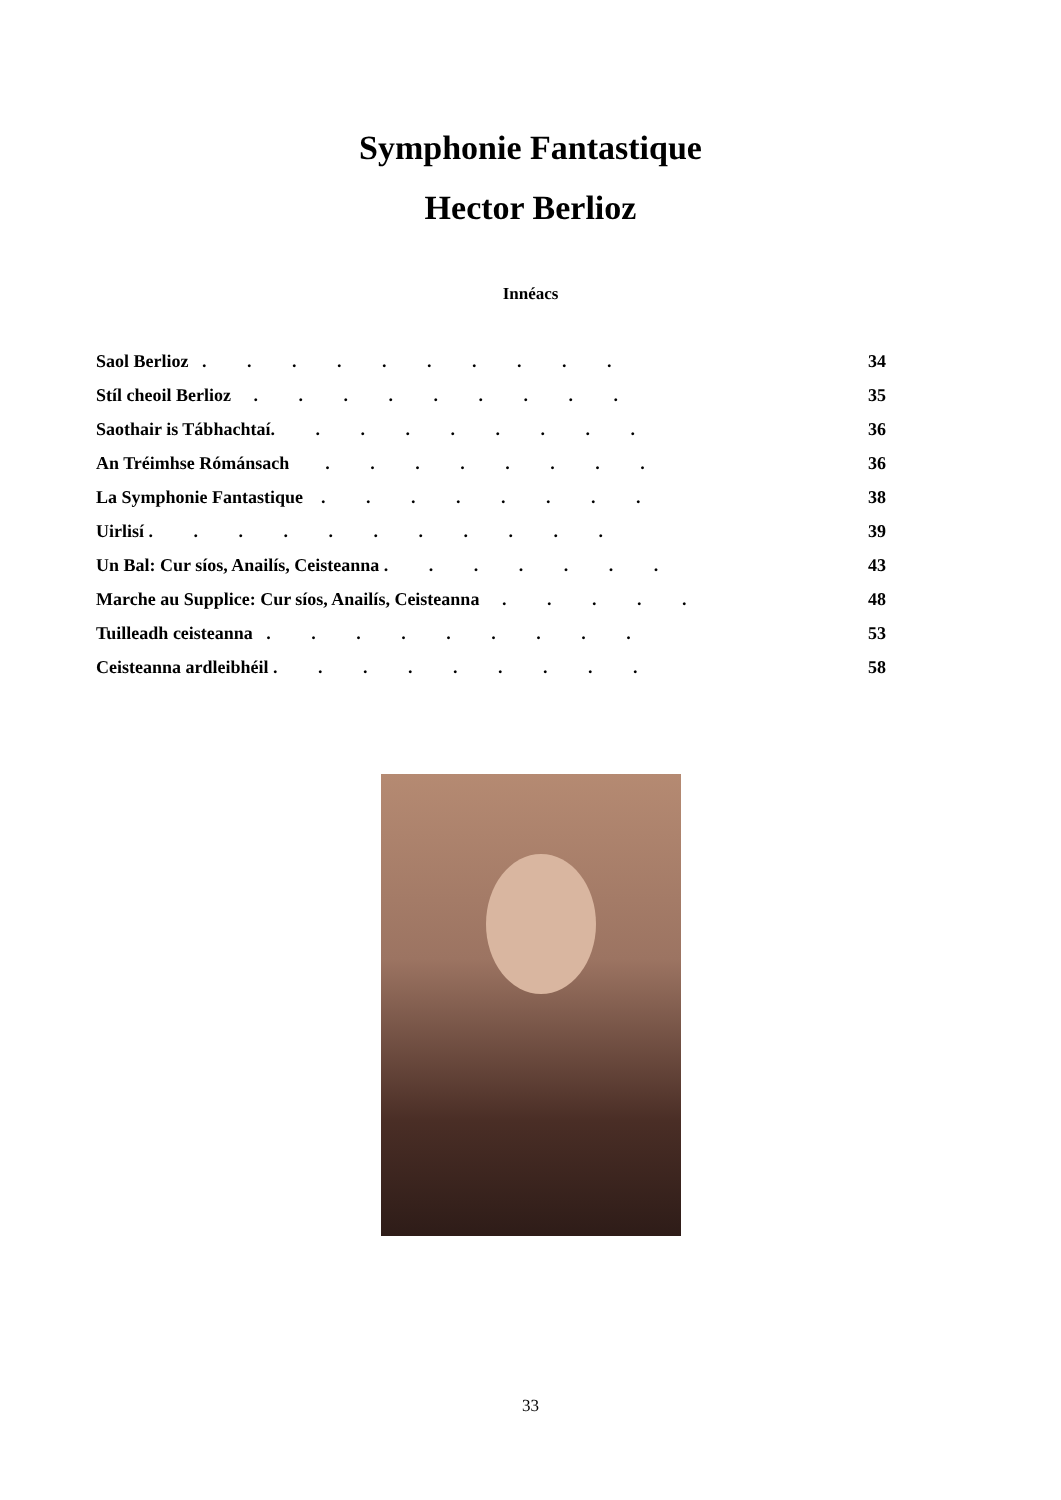Symphonie Fantastique
Hector Berlioz
Innéacs
Saol Berlioz . . . . . . . . . . 34
Stíl cheoil Berlioz . . . . . . . . . 35
Saothair is Tábhachtaí. . . . . . . . . 36
An Tréimhse Rómánsach . . . . . . . . 36
La Symphonie Fantastique . . . . . . . . 38
Uirlisí . . . . . . . . . . . 39
Un Bal: Cur síos, Anailís, Ceisteanna . . . . . . . 43
Marche au Supplice: Cur síos, Anailís, Ceisteanna . . . . . 48
Tuilleadh ceisteanna . . . . . . . . . 53
Ceisteanna ardleibhéil . . . . . . . . . 58
33